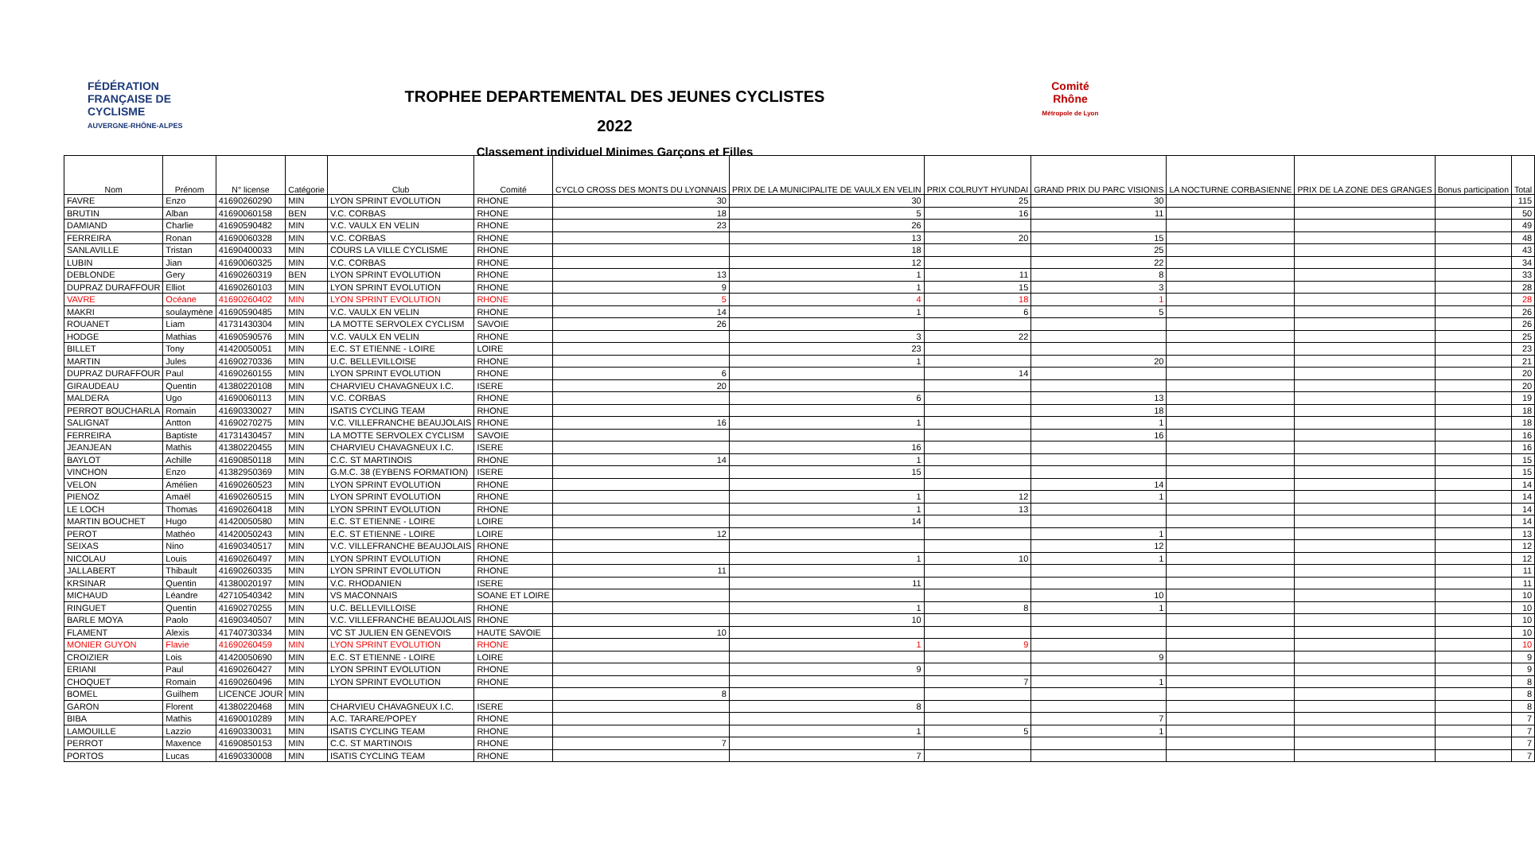FÉDÉRATION FRANÇAISE DE CYCLISME
AUVERGNE-RHÔNE-ALPES
TROPHEE DEPARTEMENTAL DES JEUNES CYCLISTES
2022
Classement individuel Minimes Garçons et Filles
Comité Rhône
Métropole de Lyon
| Nom | Prénom | N° license | Catégorie | Club | Comité | CYCLO CROSS DES MONTS DU LYONNAIS | PRIX DE LA MUNICIPALITE DE VAULX EN VELIN | PRIX COLRUYT HYUNDAI | GRAND PRIX DU PARC VISIONIS | LA NOCTURNE CORBASIENNE | PRIX DE LA ZONE DES GRANGES | Bonus participation | Total |
| --- | --- | --- | --- | --- | --- | --- | --- | --- | --- | --- | --- | --- | --- |
| FAVRE | Enzo | 41690260290 | MIN | LYON SPRINT EVOLUTION | RHONE | 30 | 30 | 25 | 30 | | | | 115 |
| BRUTIN | Alban | 41690060158 | BEN | V.C. CORBAS | RHONE | 18 | 5 | 16 | 11 | | | | 50 |
| DAMIAND | Charlie | 41690590482 | MIN | V.C. VAULX EN VELIN | RHONE | 23 | 26 | | | | | | 49 |
| FERREIRA | Ronan | 41690060328 | MIN | V.C. CORBAS | RHONE | | 13 | 20 | 15 | | | | 48 |
| SANLAVILLE | Tristan | 41690400033 | MIN | COURS LA VILLE CYCLISME | RHONE | | 18 | | 25 | | | | 43 |
| LUBIN | Jian | 41690060325 | MIN | V.C. CORBAS | RHONE | | 12 | | 22 | | | | 34 |
| DEBLONDE | Gery | 41690260319 | BEN | LYON SPRINT EVOLUTION | RHONE | 13 | 1 | 11 | 8 | | | | 33 |
| DUPRAZ DURAFFOUR | Elliot | 41690260103 | MIN | LYON SPRINT EVOLUTION | RHONE | 9 | 1 | 15 | 3 | | | | 28 |
| VAVRE | Océane | 41690260402 | MIN | LYON SPRINT EVOLUTION | RHONE | 5 | 4 | 18 | 1 | | | | 28 |
| MAKRI | soulaymène | 41690590485 | MIN | V.C. VAULX EN VELIN | RHONE | 14 | 1 | 6 | 5 | | | | 26 |
| ROUANET | Liam | 41731430304 | MIN | LA MOTTE SERVOLEX CYCLISM | SAVOIE | 26 | | | | | | | 26 |
| HODGE | Mathias | 41690590576 | MIN | V.C. VAULX EN VELIN | RHONE | | 3 | 22 | | | | | 25 |
| BILLET | Tony | 41420050051 | MIN | E.C. ST ETIENNE - LOIRE | LOIRE | | 23 | | | | | | 23 |
| MARTIN | Jules | 41690270336 | MIN | U.C. BELLEVILLOISE | RHONE | | 1 | | 20 | | | | 21 |
| DUPRAZ DURAFFOUR | Paul | 41690260155 | MIN | LYON SPRINT EVOLUTION | RHONE | 6 | | 14 | | | | | 20 |
| GIRAUDEAU | Quentin | 41380220108 | MIN | CHARVIEU CHAVAGNEUX I.C. | ISERE | 20 | | | | | | | 20 |
| MALDERA | Ugo | 41690060113 | MIN | V.C. CORBAS | RHONE | | 6 | | 13 | | | | 19 |
| PERROT BOUCHARLA | Romain | 41690330027 | MIN | ISATIS CYCLING TEAM | RHONE | | | | 18 | | | | 18 |
| SALIGNAT | Antton | 41690270275 | MIN | V.C. VILLEFRANCHE BEAUJOLAIS | RHONE | 16 | 1 | | 1 | | | | 18 |
| FERREIRA | Baptiste | 41731430457 | MIN | LA MOTTE SERVOLEX CYCLISM | SAVOIE | | | | 16 | | | | 16 |
| JEANJEAN | Mathis | 41380220455 | MIN | CHARVIEU CHAVAGNEUX I.C. | ISERE | | 16 | | | | | | 16 |
| BAYLOT | Achille | 41690850118 | MIN | C.C. ST MARTINOIS | RHONE | 14 | 1 | | | | | | 15 |
| VINCHON | Enzo | 41382950369 | MIN | G.M.C. 38 (EYBENS FORMATION) | ISERE | | 15 | | | | | | 15 |
| VELON | Amélien | 41690260523 | MIN | LYON SPRINT EVOLUTION | RHONE | | | | 14 | | | | 14 |
| PIENOZ | Amaël | 41690260515 | MIN | LYON SPRINT EVOLUTION | RHONE | | 1 | 12 | 1 | | | | 14 |
| LE LOCH | Thomas | 41690260418 | MIN | LYON SPRINT EVOLUTION | RHONE | | 1 | 13 | | | | | 14 |
| MARTIN BOUCHET | Hugo | 41420050580 | MIN | E.C. ST ETIENNE - LOIRE | LOIRE | | 14 | | | | | | 14 |
| PEROT | Mathéo | 41420050243 | MIN | E.C. ST ETIENNE - LOIRE | LOIRE | 12 | | | 1 | | | | 13 |
| SEIXAS | Nino | 41690340517 | MIN | V.C. VILLEFRANCHE BEAUJOLAIS | RHONE | | | | 12 | | | | 12 |
| NICOLAU | Louis | 41690260497 | MIN | LYON SPRINT EVOLUTION | RHONE | | 1 | 10 | 1 | | | | 12 |
| JALLABERT | Thibault | 41690260335 | MIN | LYON SPRINT EVOLUTION | RHONE | 11 | | | | | | | 11 |
| KRSINAR | Quentin | 41380020197 | MIN | V.C. RHODANIEN | ISERE | | 11 | | | | | | 11 |
| MICHAUD | Léandre | 42710540342 | MIN | VS MACONNAIS | SOANE ET LOIRE | | | | 10 | | | | 10 |
| RINGUET | Quentin | 41690270255 | MIN | U.C. BELLEVILLOISE | RHONE | | 1 | 8 | 1 | | | | 10 |
| BARLE MOYA | Paolo | 41690340507 | MIN | V.C. VILLEFRANCHE BEAUJOLAIS | RHONE | | 10 | | | | | | 10 |
| FLAMENT | Alexis | 41740730334 | MIN | VC ST JULIEN EN GENEVOIS | HAUTE SAVOIE | 10 | | | | | | | 10 |
| MONIER GUYON | Flavie | 41690260459 | MIN | LYON SPRINT EVOLUTION | RHONE | | 1 | 9 | | | | | 10 |
| CROIZIER | Lois | 41420050690 | MIN | E.C. ST ETIENNE - LOIRE | LOIRE | | | | 9 | | | | 9 |
| ERIANI | Paul | 41690260427 | MIN | LYON SPRINT EVOLUTION | RHONE | | 9 | | | | | | 9 |
| CHOQUET | Romain | 41690260496 | MIN | LYON SPRINT EVOLUTION | RHONE | | | 7 | 1 | | | | 8 |
| BOMEL | Guilhem | LICENCE JOUR | MIN | | | 8 | | | | | | | 8 |
| GARON | Florent | 41380220468 | MIN | CHARVIEU CHAVAGNEUX I.C. | ISERE | | 8 | | | | | | 8 |
| BIBA | Mathis | 41690010289 | MIN | A.C. TARARE/POPEY | RHONE | | | | 7 | | | | 7 |
| LAMOUILLE | Lazzio | 41690330031 | MIN | ISATIS CYCLING TEAM | RHONE | | 1 | 5 | 1 | | | | 7 |
| PERROT | Maxence | 41690850153 | MIN | C.C. ST MARTINOIS | RHONE | 7 | | | | | | | 7 |
| PORTOS | Lucas | 41690330008 | MIN | ISATIS CYCLING TEAM | RHONE | | 7 | | | | | | 7 |